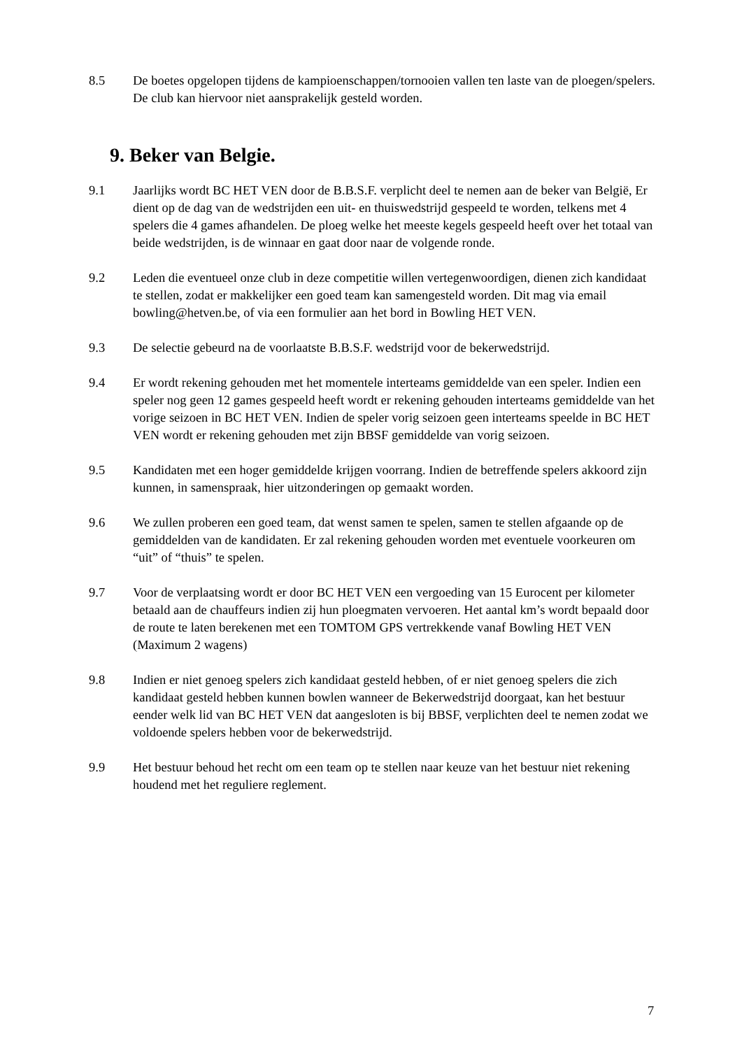8.5 De boetes opgelopen tijdens de kampioenschappen/tornooien vallen ten laste van de ploegen/spelers. De club kan hiervoor niet aansprakelijk gesteld worden.
9. Beker van Belgie.
9.1 Jaarlijks wordt BC HET VEN door de B.B.S.F. verplicht deel te nemen aan de beker van België, Er dient op de dag van de wedstrijden een uit- en thuiswedstrijd gespeeld te worden, telkens met 4 spelers die 4 games afhandelen. De ploeg welke het meeste kegels gespeeld heeft over het totaal van beide wedstrijden, is de winnaar en gaat door naar de volgende ronde.
9.2 Leden die eventueel onze club in deze competitie willen vertegenwoordigen, dienen zich kandidaat te stellen, zodat er makkelijker een goed team kan samengesteld worden. Dit mag via email bowling@hetven.be, of via een formulier aan het bord in Bowling HET VEN.
9.3 De selectie gebeurd na de voorlaatste B.B.S.F. wedstrijd voor de bekerwedstrijd.
9.4 Er wordt rekening gehouden met het momentele interteams gemiddelde van een speler. Indien een speler nog geen 12 games gespeeld heeft wordt er rekening gehouden interteams gemiddelde van het vorige seizoen in BC HET VEN. Indien de speler vorig seizoen geen interteams speelde in BC HET VEN wordt er rekening gehouden met zijn BBSF gemiddelde van vorig seizoen.
9.5 Kandidaten met een hoger gemiddelde krijgen voorrang. Indien de betreffende spelers akkoord zijn kunnen, in samenspraak, hier uitzonderingen op gemaakt worden.
9.6 We zullen proberen een goed team, dat wenst samen te spelen, samen te stellen afgaande op de gemiddelden van de kandidaten. Er zal rekening gehouden worden met eventuele voorkeuren om “uit” of “thuis” te spelen.
9.7 Voor de verplaatsing wordt er door BC HET VEN een vergoeding van 15 Eurocent per kilometer betaald aan de chauffeurs indien zij hun ploegmaten vervoeren. Het aantal km’s wordt bepaald door de route te laten berekenen met een TOMTOM GPS vertrekkende vanaf Bowling HET VEN (Maximum 2 wagens)
9.8 Indien er niet genoeg spelers zich kandidaat gesteld hebben, of er niet genoeg spelers die zich kandidaat gesteld hebben kunnen bowlen wanneer de Bekerwedstrijd doorgaat, kan het bestuur eender welk lid van BC HET VEN dat aangesloten is bij BBSF, verplichten deel te nemen zodat we voldoende spelers hebben voor de bekerwedstrijd.
9.9 Het bestuur behoud het recht om een team op te stellen naar keuze van het bestuur niet rekening houdend met het reguliere reglement.
7